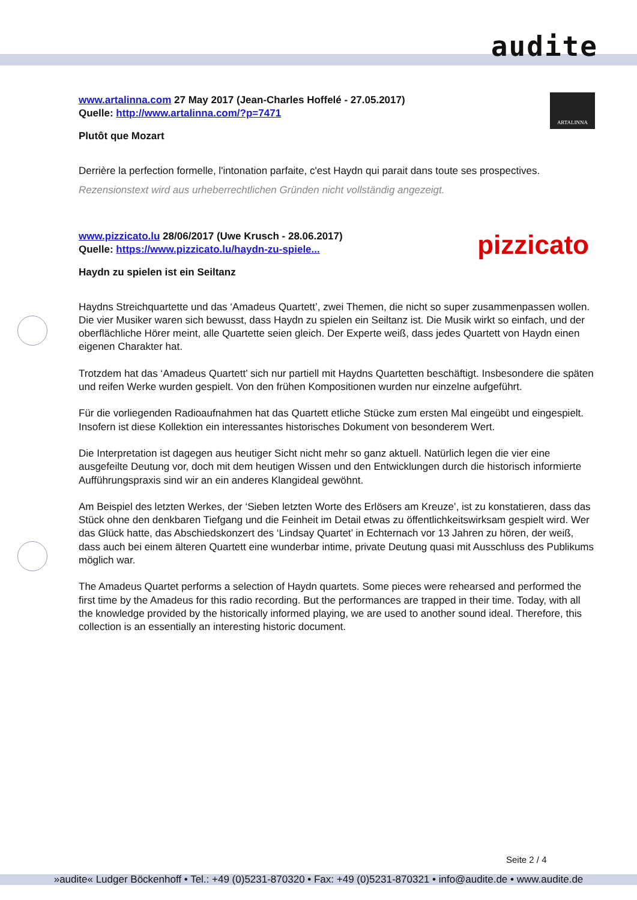audite
ARTALINNA
www.artalinna.com 27 May 2017 (Jean-Charles Hoffelé - 27.05.2017)
Quelle: http://www.artalinna.com/?p=7471
Plutôt que Mozart
Derrière la perfection formelle, l'intonation parfaite, c'est Haydn qui parait dans toute ses prospectives.
Rezensionstext wird aus urheberrechtlichen Gründen nicht vollständig angezeigt.
pizzicato
www.pizzicato.lu 28/06/2017 (Uwe Krusch - 28.06.2017)
Quelle: https://www.pizzicato.lu/haydn-zu-spiele...
Haydn zu spielen ist ein Seiltanz
Haydns Streichquartette und das ‘Amadeus Quartett’, zwei Themen, die nicht so super zusammenpassen wollen. Die vier Musiker waren sich bewusst, dass Haydn zu spielen ein Seiltanz ist. Die Musik wirkt so einfach, und der oberflächliche Hörer meint, alle Quartette seien gleich. Der Experte weiß, dass jedes Quartett von Haydn einen eigenen Charakter hat.
Trotzdem hat das ‘Amadeus Quartett’ sich nur partiell mit Haydns Quartetten beschäftigt. Insbesondere die späten und reifen Werke wurden gespielt. Von den frühen Kompositionen wurden nur einzelne aufgeführt.
Für die vorliegenden Radioaufnahmen hat das Quartett etliche Stücke zum ersten Mal eingeübt und eingespielt. Insofern ist diese Kollektion ein interessantes historisches Dokument von besonderem Wert.
Die Interpretation ist dagegen aus heutiger Sicht nicht mehr so ganz aktuell. Natürlich legen die vier eine ausgefeilte Deutung vor, doch mit dem heutigen Wissen und den Entwicklungen durch die historisch informierte Aufführungspraxis sind wir an ein anderes Klangideal gewöhnt.
Am Beispiel des letzten Werkes, der ‘Sieben letzten Worte des Erlösers am Kreuze’, ist zu konstatieren, dass das Stück ohne den denkbaren Tiefgang und die Feinheit im Detail etwas zu öffentlichkeitswirksam gespielt wird. Wer das Glück hatte, das Abschiedskonzert des ‘Lindsay Quartet’ in Echternach vor 13 Jahren zu hören, der weiß, dass auch bei einem älteren Quartett eine wunderbar intime, private Deutung quasi mit Ausschluss des Publikums möglich war.
The Amadeus Quartet performs a selection of Haydn quartets. Some pieces were rehearsed and performed the first time by the Amadeus for this radio recording. But the performances are trapped in their time. Today, with all the knowledge provided by the historically informed playing, we are used to another sound ideal. Therefore, this collection is an essentially an interesting historic document.
Seite 2 / 4
»audite« Ludger Böckenhoff • Tel.: +49 (0)5231-870320 • Fax: +49 (0)5231-870321 • info@audite.de • www.audite.de